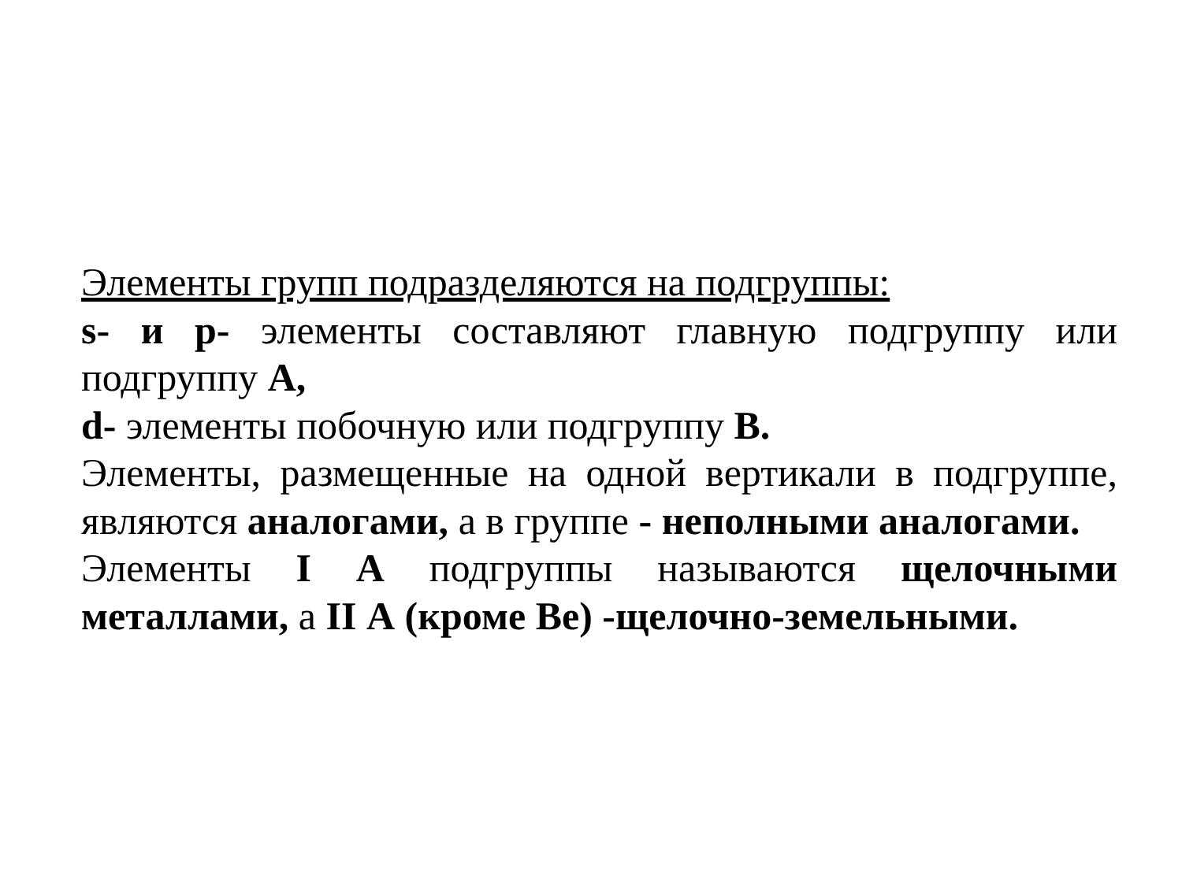Элементы групп подразделяются на подгруппы:
s- и p- элементы составляют главную подгруппу или подгруппу А,
d- элементы побочную или подгруппу В.
Элементы, размещенные на одной вертикали в подгруппе, являются аналогами, а в группе - неполными аналогами.
Элементы I А подгруппы называются щелочными металлами, а II А (кроме Ве) -щелочно-земельными.